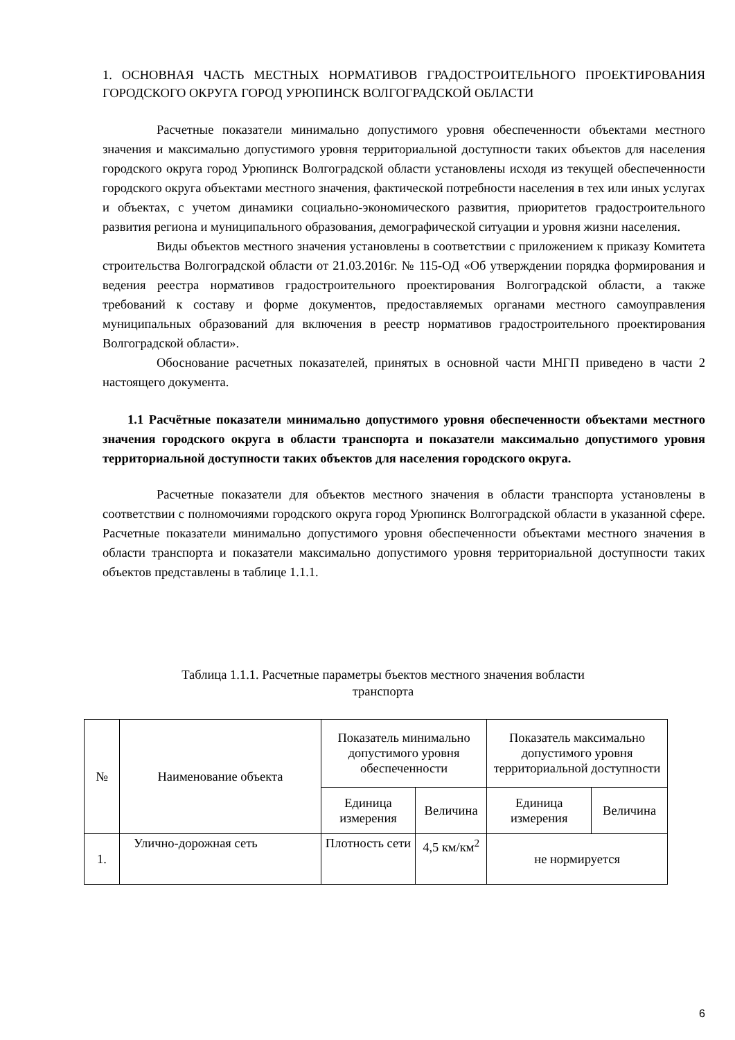1. ОСНОВНАЯ ЧАСТЬ МЕСТНЫХ НОРМАТИВОВ ГРАДОСТРОИТЕЛЬНОГО ПРОЕКТИРОВАНИЯ ГОРОДСКОГО ОКРУГА ГОРОД УРЮПИНСК ВОЛГОГРАДСКОЙ ОБЛАСТИ
Расчетные показатели минимально допустимого уровня обеспеченности объектами местного значения и максимально допустимого уровня территориальной доступности таких объектов для населения городского округа город Урюпинск Волгоградской области установлены исходя из текущей обеспеченности городского округа объектами местного значения, фактической потребности населения в тех или иных услугах и объектах, с учетом динамики социально-экономического развития, приоритетов градостроительного развития региона и муниципального образования, демографической ситуации и уровня жизни населения.
Виды объектов местного значения установлены в соответствии с приложением к приказу Комитета строительства Волгоградской области от 21.03.2016г. № 115-ОД «Об утверждении порядка формирования и ведения реестра нормативов градостроительного проектирования Волгоградской области, а также требований к составу и форме документов, предоставляемых органами местного самоуправления муниципальных образований для включения в реестр нормативов градостроительного проектирования Волгоградской области».
Обоснование расчетных показателей, принятых в основной части МНГП приведено в части 2 настоящего документа.
1.1 Расчётные показатели минимально допустимого уровня обеспеченности объектами местного значения городского округа в области транспорта и показатели максимально допустимого уровня территориальной доступности таких объектов для населения городского округа.
Расчетные показатели для объектов местного значения в области транспорта установлены в соответствии с полномочиями городского округа город Урюпинск Волгоградской области в указанной сфере. Расчетные показатели минимально допустимого уровня обеспеченности объектами местного значения в области транспорта и показатели максимально допустимого уровня территориальной доступности таких объектов представлены в таблице 1.1.1.
Таблица 1.1.1. Расчетные параметры бъектов местного значения вобласти
транспорта
| № | Наименование объекта | Показатель минимально допустимого уровня обеспеченности | | Показатель максимально допустимого уровня территориальной доступности | |
| --- | --- | --- | --- | --- | --- |
| | | Единица измерения | Величина | Единица измерения | Величина |
| 1. | Улично-дорожная сеть | Плотность сети | 4,5 км/км<sup>2</sup> | не нормируется | |
6